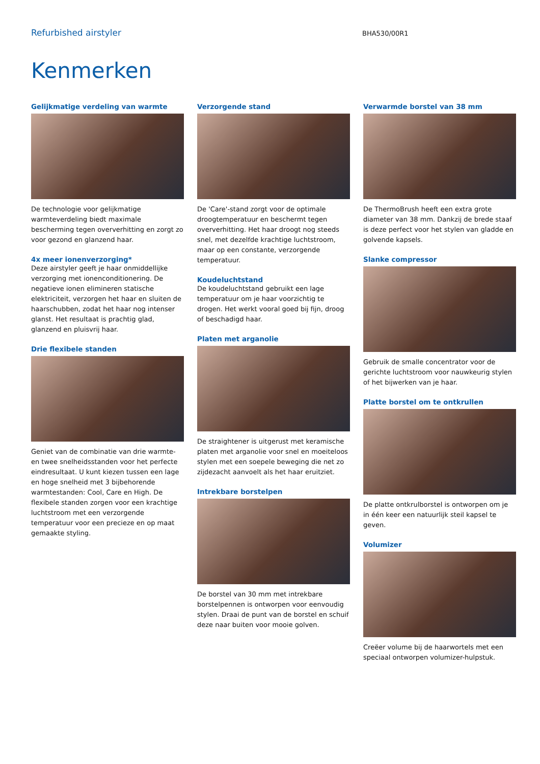Refurbished airstyler
BHA530/00R1
Kenmerken
Gelijkmatige verdeling van warmte
De technologie voor gelijkmatige warmteverdeling biedt maximale bescherming tegen oververhitting en zorgt zo voor gezond en glanzend haar.
4x meer ionenverzorging*
Deze airstyler geeft je haar onmiddellijke verzorging met ionenconditionering. De negatieve ionen elimineren statische elektriciteit, verzorgen het haar en sluiten de haarschubben, zodat het haar nog intenser glanst. Het resultaat is prachtig glad, glanzend en pluisvrij haar.
Drie flexibele standen
Geniet van de combinatie van drie warmte- en twee snelheidsstanden voor het perfecte eindresultaat. U kunt kiezen tussen een lage en hoge snelheid met 3 bijbehorende warmtestanden: Cool, Care en High. De flexibele standen zorgen voor een krachtige luchtstroom met een verzorgende temperatuur voor een precieze en op maat gemaakte styling.
Verzorgende stand
De 'Care'-stand zorgt voor de optimale droogtemperatuur en beschermt tegen oververhitting. Het haar droogt nog steeds snel, met dezelfde krachtige luchtstroom, maar op een constante, verzorgende temperatuur.
Koudeluchtstand
De koudeluchtstand gebruikt een lage temperatuur om je haar voorzichtig te drogen. Het werkt vooral goed bij fijn, droog of beschadigd haar.
Platen met arganolie
De straightener is uitgerust met keramische platen met arganolie voor snel en moeiteloos stylen met een soepele beweging die net zo zijdezacht aanvoelt als het haar eruitziet.
Intrekbare borstelpen
De borstel van 30 mm met intrekbare borstelpennen is ontworpen voor eenvoudig stylen. Draai de punt van de borstel en schuif deze naar buiten voor mooie golven.
Verwarmde borstel van 38 mm
De ThermoBrush heeft een extra grote diameter van 38 mm. Dankzij de brede staaf is deze perfect voor het stylen van gladde en golvende kapsels.
Slanke compressor
Gebruik de smalle concentrator voor de gerichte luchtstroom voor nauwkeurig stylen of het bijwerken van je haar.
Platte borstel om te ontkrullen
De platte ontkrulborstel is ontworpen om je in één keer een natuurlijk steil kapsel te geven.
Volumizer
Creëer volume bij de haarwortels met een speciaal ontworpen volumizer-hulpstuk.